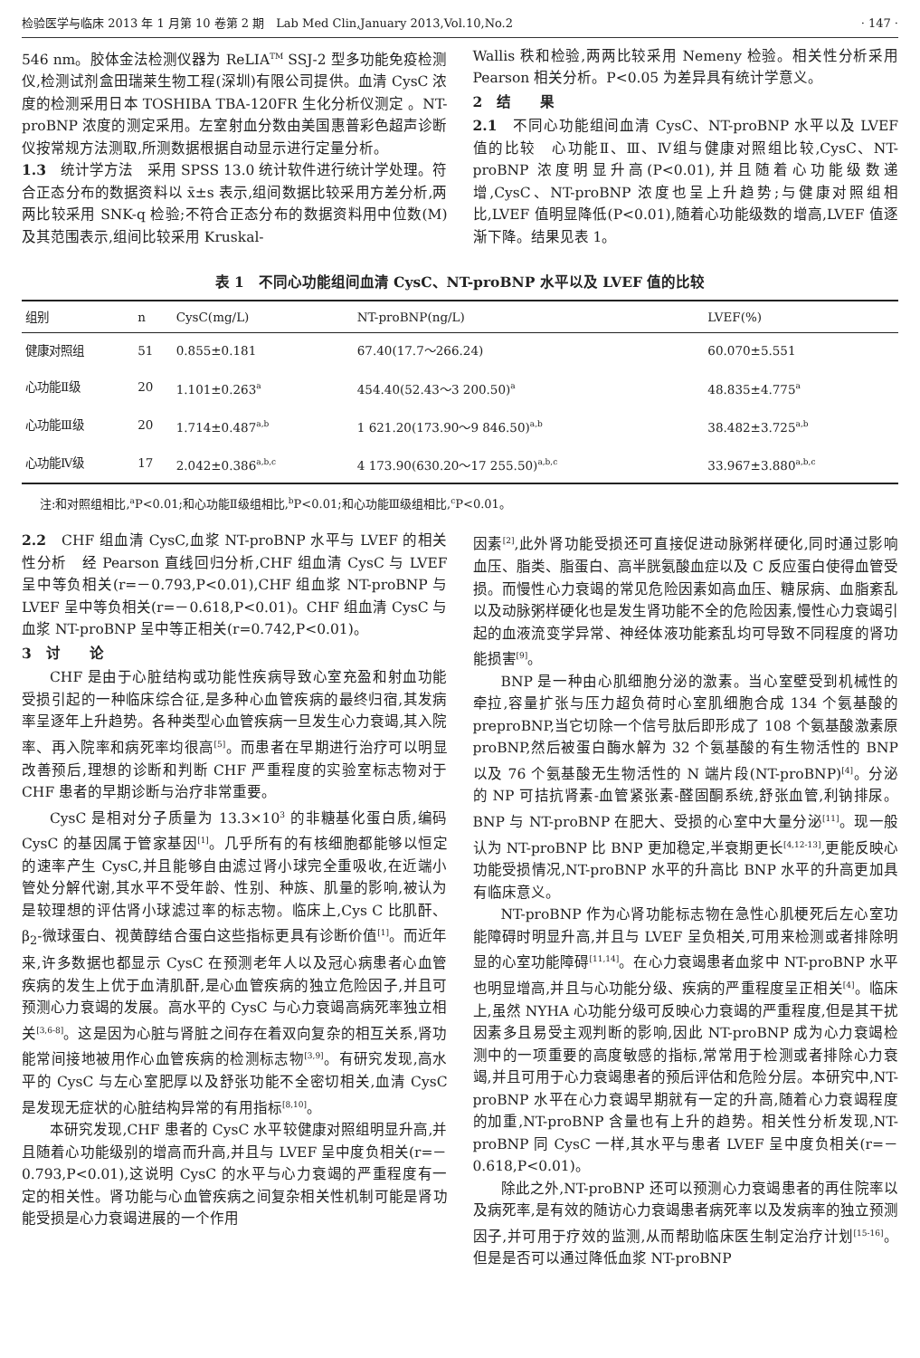检验医学与临床 2013 年 1 月第 10 卷第 2 期　Lab Med Clin,January 2013,Vol.10,No.2 · 147 ·
546 nm。胶体金法检测仪器为 ReLIA<sup>TM</sup> SSJ-2 型多功能免疫检测仪,检测试剂盒田瑞莱生物工程(深圳)有限公司提供。血清 CysC 浓度的检测采用日本 TOSHIBA TBA-120FR 生化分析仪测定 。NT-proBNP 浓度的测定采用。左室射血分数由美国惠普彩色超声诊断仪按常规方法测取,所测数据根据自动显示进行定量分析。
1.3　统计学方法　采用 SPSS 13.0 统计软件进行统计学处理。符合正态分布的数据资料以 x̄±s 表示,组间数据比较采用方差分析,两两比较采用 SNK-q 检验;不符合正态分布的数据资料用中位数(M)及其范围表示,组间比较采用 Kruskal-
Wallis 秩和检验,两两比较采用 Nemeny 检验。相关性分析采用 Pearson 相关分析。P<0.05 为差异具有统计学意义。
2　结　　果
2.1　不同心功能组间血清 CysC、NT-proBNP 水平以及 LVEF 值的比较　心功能Ⅱ、Ⅲ、Ⅳ组与健康对照组比较,CysC、NT-proBNP 浓度明显升高(P<0.01),并且随着心功能级数递增,CysC、NT-proBNP 浓度也呈上升趋势;与健康对照组相比,LVEF 值明显降低(P<0.01),随着心功能级数的增高,LVEF 值逐渐下降。结果见表 1。
表 1　不同心功能组间血清 CysC、NT-proBNP 水平以及 LVEF 值的比较
| 组别 | n | CysC(mg/L) | NT-proBNP(ng/L) | LVEF(%) |
| --- | --- | --- | --- | --- |
| 健康对照组 | 51 | 0.855±0.181 | 67.40(17.7～266.24) | 60.070±5.551 |
| 心功能Ⅱ级 | 20 | 1.101±0.263<sup>a</sup> | 454.40(52.43～3 200.50)<sup>a</sup> | 48.835±4.775<sup>a</sup> |
| 心功能Ⅲ级 | 20 | 1.714±0.487<sup>a,b</sup> | 1 621.20(173.90～9 846.50)<sup>a,b</sup> | 38.482±3.725<sup>a,b</sup> |
| 心功能Ⅳ级 | 17 | 2.042±0.386<sup>a,b,c</sup> | 4 173.90(630.20～17 255.50)<sup>a,b,c</sup> | 33.967±3.880<sup>a,b,c</sup> |
注:和对照组相比,<sup>a</sup>P<0.01;和心功能Ⅱ级组相比,<sup>b</sup>P<0.01;和心功能Ⅲ级组相比,<sup>c</sup>P<0.01。
2.2　CHF 组血清 CysC,血浆 NT-proBNP 水平与 LVEF 的相关性分析　经 Pearson 直线回归分析,CHF 组血清 CysC 与 LVEF 呈中等负相关(r=－0.793,P<0.01),CHF 组血浆 NT-proBNP 与 LVEF 呈中等负相关(r=－0.618,P<0.01)。CHF 组血清 CysC 与血浆 NT-proBNP 呈中等正相关(r=0.742,P<0.01)。
3　讨　　论
CHF 是由于心脏结构或功能性疾病导致心室充盈和射血功能受损引起的一种临床综合征,是多种心血管疾病的最终归宿,其发病率呈逐年上升趋势。各种类型心血管疾病一旦发生心力衰竭,其入院率、再入院率和病死率均很高<sup>[5]</sup>。而患者在早期进行治疗可以明显改善预后,理想的诊断和判断 CHF 严重程度的实验室标志物对于 CHF 患者的早期诊断与治疗非常重要。
CysC 是相对分子质量为 13.3×10<sup>3</sup> 的非糖基化蛋白质,编码 CysC 的基因属于管家基因<sup>[1]</sup>。几乎所有的有核细胞都能够以恒定的速率产生 CysC,并且能够自由滤过肾小球完全重吸收,在近端小管处分解代谢,其水平不受年龄、性别、种族、肌量的影响,被认为是较理想的评估肾小球滤过率的标志物。临床上,Cys C 比肌酐、β<sub>2</sub>-微球蛋白、视黄醇结合蛋白这些指标更具有诊断价值<sup>[1]</sup>。而近年来,许多数据也都显示 CysC 在预测老年人以及冠心病患者心血管疾病的发生上优于血清肌酐,是心血管疾病的独立危险因子,并且可预测心力衰竭的发展。高水平的 CysC 与心力衰竭高病死率独立相关<sup>[3,6-8]</sup>。这是因为心脏与肾脏之间存在着双向复杂的相互关系,肾功能常间接地被用作心血管疾病的检测标志物<sup>[3,9]</sup>。有研究发现,高水平的 CysC 与左心室肥厚以及舒张功能不全密切相关,血清 CysC 是发现无症状的心脏结构异常的有用指标<sup>[8,10]</sup>。
本研究发现,CHF 患者的 CysC 水平较健康对照组明显升高,并且随着心功能级别的增高而升高,并且与 LVEF 呈中度负相关(r=－0.793,P<0.01),这说明 CysC 的水平与心力衰竭的严重程度有一定的相关性。肾功能与心血管疾病之间复杂相关性机制可能是肾功能受损是心力衰竭进展的一个作用
因素<sup>[2]</sup>,此外肾功能受损还可直接促进动脉粥样硬化,同时通过影响血压、脂类、脂蛋白、高半胱氨酸血症以及 C 反应蛋白使得血管受损。而慢性心力衰竭的常见危险因素如高血压、糖尿病、血脂紊乱以及动脉粥样硬化也是发生肾功能不全的危险因素,慢性心力衰竭引起的血液流变学异常、神经体液功能紊乱均可导致不同程度的肾功能损害<sup>[9]</sup>。
BNP 是一种由心肌细胞分泌的激素。当心室壁受到机械性的牵拉,容量扩张与压力超负荷时心室肌细胞合成 134 个氨基酸的 preproBNP,当它切除一个信号肽后即形成了 108 个氨基酸激素原 proBNP,然后被蛋白酶水解为 32 个氨基酸的有生物活性的 BNP 以及 76 个氨基酸无生物活性的 N 端片段(NT-proBNP)<sup>[4]</sup>。分泌的 NP 可拮抗肾素-血管紧张素-醛固酮系统,舒张血管,利钠排尿。BNP 与 NT-proBNP 在肥大、受损的心室中大量分泌<sup>[11]</sup>。现一般认为 NT-proBNP 比 BNP 更加稳定,半衰期更长<sup>[4,12-13]</sup>,更能反映心功能受损情况,NT-proBNP 水平的升高比 BNP 水平的升高更加具有临床意义。
NT-proBNP 作为心肾功能标志物在急性心肌梗死后左心室功能障碍时明显升高,并且与 LVEF 呈负相关,可用来检测或者排除明显的心室功能障碍<sup>[11,14]</sup>。在心力衰竭患者血浆中 NT-proBNP 水平也明显增高,并且与心功能分级、疾病的严重程度呈正相关<sup>[4]</sup>。临床上,虽然 NYHA 心功能分级可反映心力衰竭的严重程度,但是其干扰因素多且易受主观判断的影响,因此 NT-proBNP 成为心力衰竭检测中的一项重要的高度敏感的指标,常常用于检测或者排除心力衰竭,并且可用于心力衰竭患者的预后评估和危险分层。本研究中,NT-proBNP 水平在心力衰竭早期就有一定的升高,随着心力衰竭程度的加重,NT-proBNP 含量也有上升的趋势。相关性分析发现,NT-proBNP 同 CysC 一样,其水平与患者 LVEF 呈中度负相关(r=－0.618,P<0.01)。
除此之外,NT-proBNP 还可以预测心力衰竭患者的再住院率以及病死率,是有效的随访心力衰竭患者病死率以及发病率的独立预测因子,并可用于疗效的监测,从而帮助临床医生制定治疗计划<sup>[15-16]</sup>。但是是否可以通过降低血浆 NT-proBNP